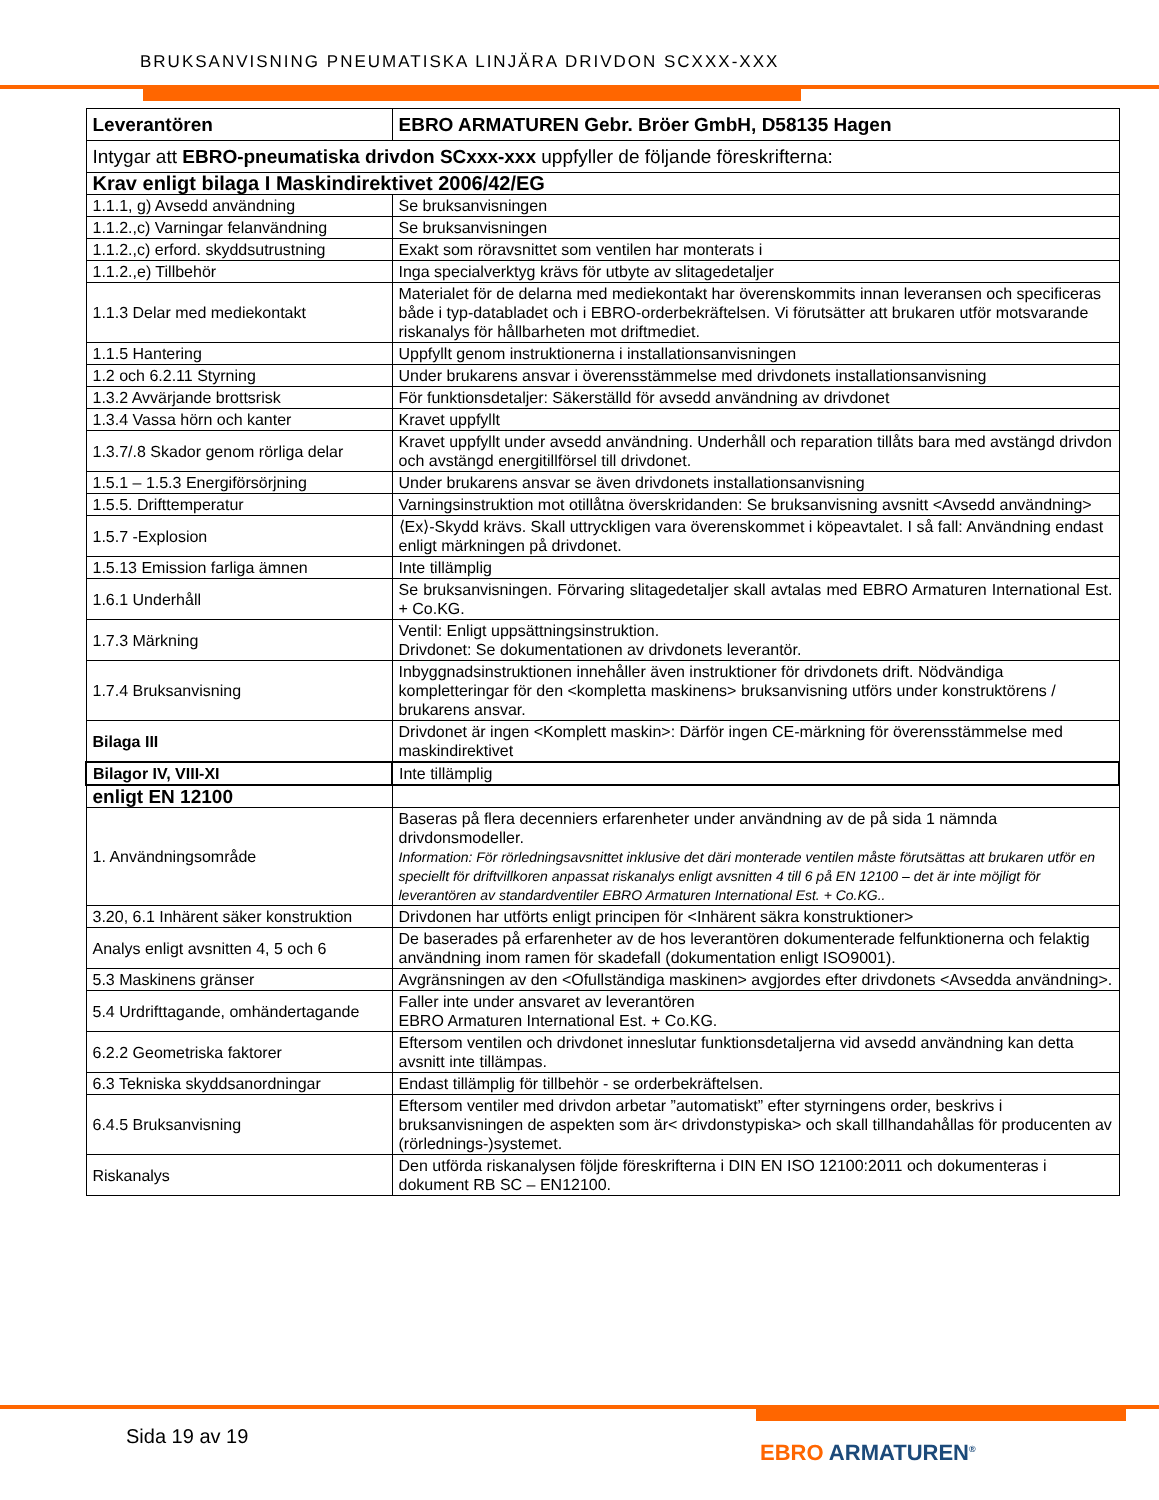BRUKSANVISNING PNEUMATISKA LINJÄRA DRIVDON SCXXX-XXX
| Leverantören | EBRO ARMATUREN Gebr. Bröer GmbH, D58135 Hagen |
| Intygar att EBRO-pneumatiska drivdon SCxxx-xxx uppfyller de följande föreskrifterna: | |
| Krav enligt bilaga I Maskindirektivet 2006/42/EG | |
| 1.1.1, g) Avsedd användning | Se bruksanvisningen |
| 1.1.2.,c) Varningar felanvändning | Se bruksanvisningen |
| 1.1.2.,c) erford. skyddsutrustning | Exakt som röravsnittet som ventilen har monterats i |
| 1.1.2.,e) Tillbehör | Inga specialverktyg krävs för utbyte av slitagedetaljer |
| 1.1.3 Delar med mediekontakt | Materialet för de delarna med mediekontakt har överenskommits innan leveransen och specificeras både i typ-databladet och i EBRO-orderbekräftelsen. Vi förutsätter att brukaren utför motsvarande riskanalys för hållbarheten mot driftmediet. |
| 1.1.5 Hantering | Uppfyllt genom instruktionerna i installationsanvisningen |
| 1.2 och 6.2.11 Styrning | Under brukarens ansvar i överensstämmelse med drivdonets installationsanvisning |
| 1.3.2 Avvärjande brottsrisk | För funktionsdetaljer: Säkerställd för avsedd användning av drivdonet |
| 1.3.4 Vassa hörn och kanter | Kravet uppfyllt |
| 1.3.7/.8 Skador genom rörliga delar | Kravet uppfyllt under avsedd användning. Underhåll och reparation tillåts bara med avstängd drivdon och avstängd energitillförsel till drivdonet. |
| 1.5.1 – 1.5.3 Energiförsörjning | Under brukarens ansvar se även drivdonets installationsanvisning |
| 1.5.5. Drifttemperatur | Varningsinstruktion mot otillåtna överskridanden: Se bruksanvisning avsnitt <Avsedd användning> |
| 1.5.7 -Explosion | ⟨Ex⟩-Skydd krävs. Skall uttryckligen vara överenskommet i köpeavtalet. I så fall: Användning endast enligt märkningen på drivdonet. |
| 1.5.13 Emission farliga ämnen | Inte tillämplig |
| 1.6.1 Underhåll | Se bruksanvisningen. Förvaring slitagedetaljer skall avtalas med EBRO Armaturen International Est. + Co.KG. |
| 1.7.3 Märkning | Ventil: Enligt uppsättningsinstruktion. Drivdonet: Se dokumentationen av drivdonets leverantör. |
| 1.7.4 Bruksanvisning | Inbyggnadsinstruktionen innehåller även instruktioner för drivdonets drift. Nödvändiga kompletteringar för den <kompletta maskinens> bruksanvisning utförs under konstruktörens / brukarens ansvar. |
| Bilaga III | Drivdonet är ingen <Komplett maskin>: Därför ingen CE-märkning för överensstämmelse med maskindirektivet |
| Bilagor IV, VIII-XI | Inte tillämplig |
| enligt EN 12100 | |
| 1. Användningsområde | Baseras på flera decenniers erfarenheter under användning av de på sida 1 nämnda drivdonsmodeller. Information: För rörledningsavsnittet inklusive det däri monterade ventilen måste förutsättas att brukaren utför en speciellt för driftvillkoren anpassat riskanalys enligt avsnitten 4 till 6 på EN 12100 – det är inte möjligt för leverantören av standardventiler EBRO Armaturen International Est. + Co.KG.. |
| 3.20, 6.1 Inhärent säker konstruktion | Drivdonen har utförts enligt principen för <Inhärent säkra konstruktioner> |
| Analys enligt avsnitten 4, 5 och 6 | De baserades på erfarenheter av de hos leverantören dokumenterade felfunktionerna och felaktig användning inom ramen för skadefall (dokumentation enligt ISO9001). |
| 5.3 Maskinens gränser | Avgränsningen av den <Ofullständiga maskinen> avgjordes efter drivdonets <Avsedda användning>. |
| 5.4 Urdrifttagande, omhändertagande | Faller inte under ansvaret av leverantören EBRO Armaturen International Est. + Co.KG. |
| 6.2.2 Geometriska faktorer | Eftersom ventilen och drivdonet inneslutar funktionsdetaljerna vid avsedd användning kan detta avsnitt inte tillämpas. |
| 6.3 Tekniska skyddsanordningar | Endast tillämplig för tillbehör - se orderbekräftelsen. |
| 6.4.5 Bruksanvisning | Eftersom ventiler med drivdon arbetar ”automatiskt” efter styrningens order, beskrivs i bruksanvisningen de aspekten som är< drivdonstypiska> och skall tillhandahållas för producenten av (rörlednings-)systemet. |
| Riskanalys | Den utförda riskanalysen följde föreskrifterna i DIN EN ISO 12100:2011 och dokumenteras i dokument RB SC – EN12100. |
Sida 19 av 19
EBRO ARMATUREN<sup>®</sup>